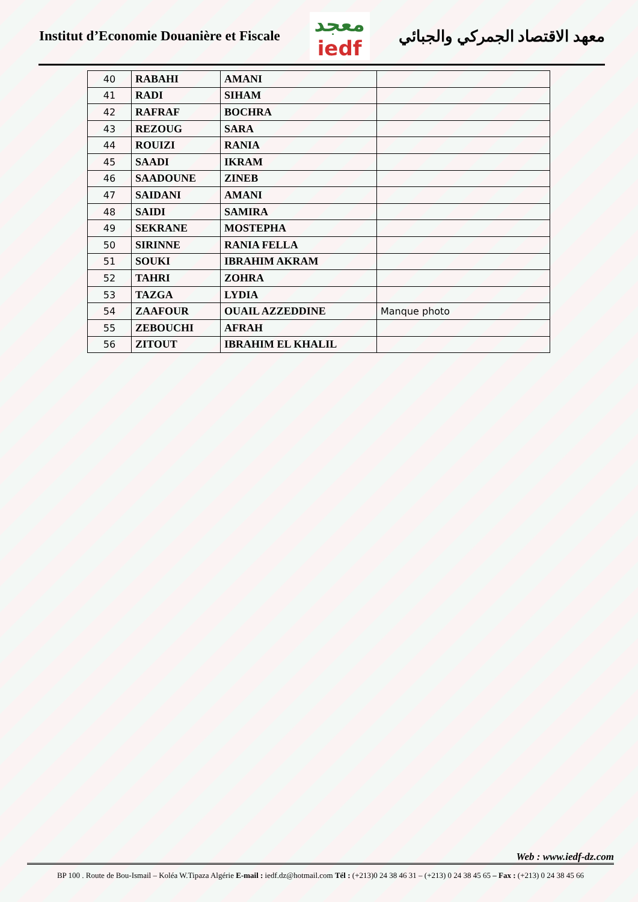Institut d’Economie Douanière et Fiscale
معجد
iedf
معهد الاقتصاد الجمركي والجبائي
| 40 | RABAHI | AMANI | |
| 41 | RADI | SIHAM | |
| 42 | RAFRAF | BOCHRA | |
| 43 | REZOUG | SARA | |
| 44 | ROUIZI | RANIA | |
| 45 | SAADI | IKRAM | |
| 46 | SAADOUNE | ZINEB | |
| 47 | SAIDANI | AMANI | |
| 48 | SAIDI | SAMIRA | |
| 49 | SEKRANE | MOSTEPHA | |
| 50 | SIRINNE | RANIA FELLA | |
| 51 | SOUKI | IBRAHIM AKRAM | |
| 52 | TAHRI | ZOHRA | |
| 53 | TAZGA | LYDIA | |
| 54 | ZAAFOUR | OUAIL AZZEDDINE | Manque photo |
| 55 | ZEBOUCHI | AFRAH | |
| 56 | ZITOUT | IBRAHIM EL KHALIL | |
Web : www.iedf-dz.com
BP 100 . Route de Bou-Ismail – Koléa W.Tipaza Algérie E-mail : iedf.dz@hotmail.com Tél : (+213)0 24 38 46 31 – (+213) 0 24 38 45 65 – Fax : (+213) 0 24 38 45 66